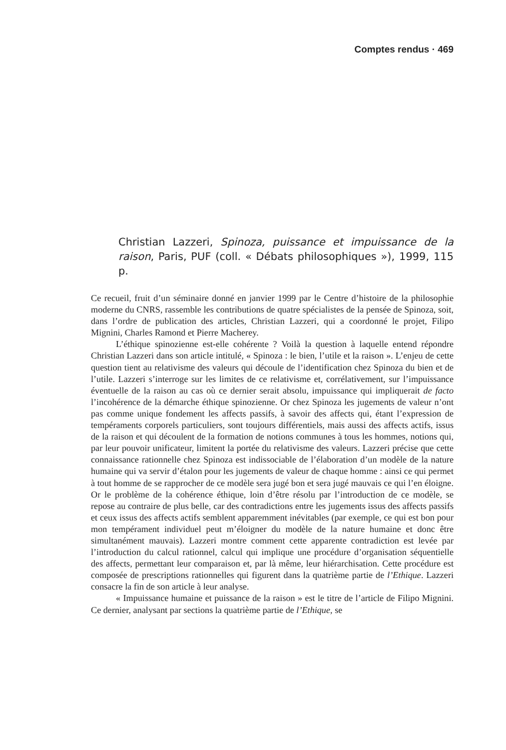Comptes rendus · 469
Christian Lazzeri, Spinoza, puissance et impuissance de la raison, Paris, PUF (coll. « Débats philosophiques »), 1999, 115 p.
Ce recueil, fruit d’un séminaire donné en janvier 1999 par le Centre d’histoire de la philosophie moderne du CNRS, rassemble les contributions de quatre spécialistes de la pensée de Spinoza, soit, dans l’ordre de publication des articles, Christian Lazzeri, qui a coordonné le projet, Filipo Mignini, Charles Ramond et Pierre Macherey.
L’éthique spinozienne est-elle cohérente ? Voilà la question à laquelle entend répondre Christian Lazzeri dans son article intitulé, « Spinoza : le bien, l’utile et la raison ». L’enjeu de cette question tient au relativisme des valeurs qui découle de l’identification chez Spinoza du bien et de l’utile. Lazzeri s’interroge sur les limites de ce relativisme et, corrélativement, sur l’impuissance éventuelle de la raison au cas où ce dernier serait absolu, impuissance qui impliquerait de facto l’incohérence de la démarche éthique spinozienne. Or chez Spinoza les jugements de valeur n’ont pas comme unique fondement les affects passifs, à savoir des affects qui, étant l’expression de tempéraments corporels particuliers, sont toujours différentiels, mais aussi des affects actifs, issus de la raison et qui découlent de la formation de notions communes à tous les hommes, notions qui, par leur pouvoir unificateur, limitent la portée du relativisme des valeurs. Lazzeri précise que cette connaissance rationnelle chez Spinoza est indissociable de l’élaboration d’un modèle de la nature humaine qui va servir d’étalon pour les jugements de valeur de chaque homme : ainsi ce qui permet à tout homme de se rapprocher de ce modèle sera jugé bon et sera jugé mauvais ce qui l’en éloigne. Or le problème de la cohérence éthique, loin d’être résolu par l’introduction de ce modèle, se repose au contraire de plus belle, car des contradictions entre les jugements issus des affects passifs et ceux issus des affects actifs semblent apparemment inévitables (par exemple, ce qui est bon pour mon tempérament individuel peut m’éloigner du modèle de la nature humaine et donc être simultanément mauvais). Lazzeri montre comment cette apparente contradiction est levée par l’introduction du calcul rationnel, calcul qui implique une procédure d’organisation séquentielle des affects, permettant leur comparaison et, par là même, leur hiérarchisation. Cette procédure est composée de prescriptions rationnelles qui figurent dans la quatrième partie de l’Ethique. Lazzeri consacre la fin de son article à leur analyse.
« Impuissance humaine et puissance de la raison » est le titre de l’article de Filipo Mignini. Ce dernier, analysant par sections la quatrième partie de l’Ethique, se